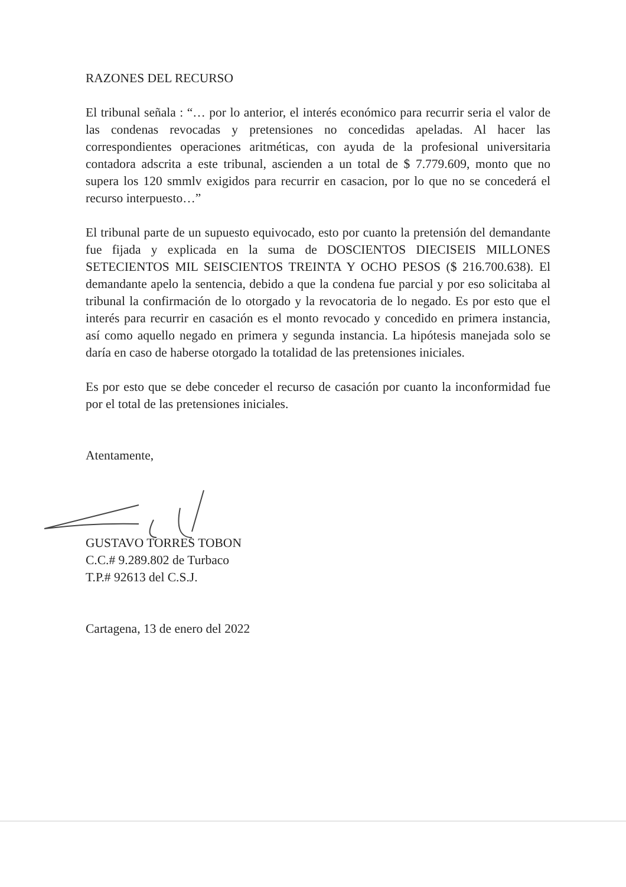RAZONES DEL RECURSO
El tribunal señala : “… por lo anterior, el interés económico para recurrir seria el valor de las condenas revocadas y pretensiones no concedidas apeladas. Al hacer las correspondientes operaciones aritméticas, con ayuda de la profesional universitaria contadora adscrita a este tribunal, ascienden a un total de $ 7.779.609, monto que no supera los 120 smmlv exigidos para recurrir en casacion, por lo que no se concederá el recurso interpuesto…”
El tribunal parte de un supuesto equivocado, esto por cuanto la pretensión del demandante fue fijada y explicada en la suma de DOSCIENTOS DIECISEIS MILLONES SETECIENTOS MIL SEISCIENTOS TREINTA Y OCHO PESOS ($ 216.700.638). El demandante apelo la sentencia, debido a que la condena fue parcial y por eso solicitaba al tribunal la confirmación de lo otorgado y la revocatoria de lo negado. Es por esto que el interés para recurrir en casación es el monto revocado y concedido en primera instancia, así como aquello negado en primera y segunda instancia. La hipótesis manejada solo se daría en caso de haberse otorgado la totalidad de las pretensiones iniciales.
Es por esto que se debe conceder el recurso de casación por cuanto la inconformidad fue por el total de las pretensiones iniciales.
Atentamente,
GUSTAVO TORRES TOBON
C.C.# 9.289.802 de Turbaco
T.P.# 92613 del C.S.J.
Cartagena, 13 de enero del 2022